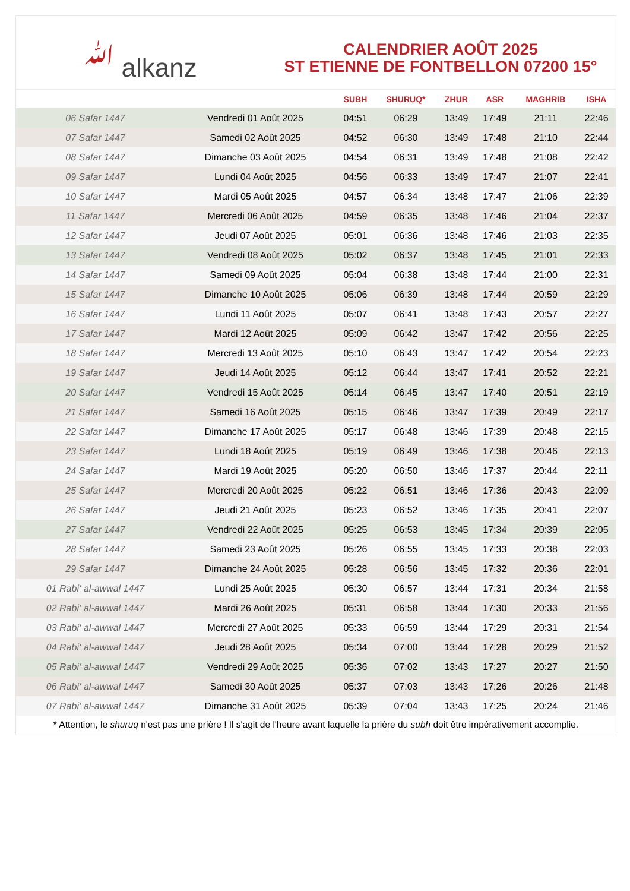ﷲ alkanz
CALENDRIER AOÛT 2025
ST ETIENNE DE FONTBELLON 07200 15°
| | | SUBH | SHURUQ* | ZHUR | ASR | MAGHRIB | ISHA |
| --- | --- | --- | --- | --- | --- | --- | --- |
| 06 Safar 1447 | Vendredi 01 Août 2025 | 04:51 | 06:29 | 13:49 | 17:49 | 21:11 | 22:46 |
| 07 Safar 1447 | Samedi 02 Août 2025 | 04:52 | 06:30 | 13:49 | 17:48 | 21:10 | 22:44 |
| 08 Safar 1447 | Dimanche 03 Août 2025 | 04:54 | 06:31 | 13:49 | 17:48 | 21:08 | 22:42 |
| 09 Safar 1447 | Lundi 04 Août 2025 | 04:56 | 06:33 | 13:49 | 17:47 | 21:07 | 22:41 |
| 10 Safar 1447 | Mardi 05 Août 2025 | 04:57 | 06:34 | 13:48 | 17:47 | 21:06 | 22:39 |
| 11 Safar 1447 | Mercredi 06 Août 2025 | 04:59 | 06:35 | 13:48 | 17:46 | 21:04 | 22:37 |
| 12 Safar 1447 | Jeudi 07 Août 2025 | 05:01 | 06:36 | 13:48 | 17:46 | 21:03 | 22:35 |
| 13 Safar 1447 | Vendredi 08 Août 2025 | 05:02 | 06:37 | 13:48 | 17:45 | 21:01 | 22:33 |
| 14 Safar 1447 | Samedi 09 Août 2025 | 05:04 | 06:38 | 13:48 | 17:44 | 21:00 | 22:31 |
| 15 Safar 1447 | Dimanche 10 Août 2025 | 05:06 | 06:39 | 13:48 | 17:44 | 20:59 | 22:29 |
| 16 Safar 1447 | Lundi 11 Août 2025 | 05:07 | 06:41 | 13:48 | 17:43 | 20:57 | 22:27 |
| 17 Safar 1447 | Mardi 12 Août 2025 | 05:09 | 06:42 | 13:47 | 17:42 | 20:56 | 22:25 |
| 18 Safar 1447 | Mercredi 13 Août 2025 | 05:10 | 06:43 | 13:47 | 17:42 | 20:54 | 22:23 |
| 19 Safar 1447 | Jeudi 14 Août 2025 | 05:12 | 06:44 | 13:47 | 17:41 | 20:52 | 22:21 |
| 20 Safar 1447 | Vendredi 15 Août 2025 | 05:14 | 06:45 | 13:47 | 17:40 | 20:51 | 22:19 |
| 21 Safar 1447 | Samedi 16 Août 2025 | 05:15 | 06:46 | 13:47 | 17:39 | 20:49 | 22:17 |
| 22 Safar 1447 | Dimanche 17 Août 2025 | 05:17 | 06:48 | 13:46 | 17:39 | 20:48 | 22:15 |
| 23 Safar 1447 | Lundi 18 Août 2025 | 05:19 | 06:49 | 13:46 | 17:38 | 20:46 | 22:13 |
| 24 Safar 1447 | Mardi 19 Août 2025 | 05:20 | 06:50 | 13:46 | 17:37 | 20:44 | 22:11 |
| 25 Safar 1447 | Mercredi 20 Août 2025 | 05:22 | 06:51 | 13:46 | 17:36 | 20:43 | 22:09 |
| 26 Safar 1447 | Jeudi 21 Août 2025 | 05:23 | 06:52 | 13:46 | 17:35 | 20:41 | 22:07 |
| 27 Safar 1447 | Vendredi 22 Août 2025 | 05:25 | 06:53 | 13:45 | 17:34 | 20:39 | 22:05 |
| 28 Safar 1447 | Samedi 23 Août 2025 | 05:26 | 06:55 | 13:45 | 17:33 | 20:38 | 22:03 |
| 29 Safar 1447 | Dimanche 24 Août 2025 | 05:28 | 06:56 | 13:45 | 17:32 | 20:36 | 22:01 |
| 01 Rabi‘ al-awwal 1447 | Lundi 25 Août 2025 | 05:30 | 06:57 | 13:44 | 17:31 | 20:34 | 21:58 |
| 02 Rabi‘ al-awwal 1447 | Mardi 26 Août 2025 | 05:31 | 06:58 | 13:44 | 17:30 | 20:33 | 21:56 |
| 03 Rabi‘ al-awwal 1447 | Mercredi 27 Août 2025 | 05:33 | 06:59 | 13:44 | 17:29 | 20:31 | 21:54 |
| 04 Rabi‘ al-awwal 1447 | Jeudi 28 Août 2025 | 05:34 | 07:00 | 13:44 | 17:28 | 20:29 | 21:52 |
| 05 Rabi‘ al-awwal 1447 | Vendredi 29 Août 2025 | 05:36 | 07:02 | 13:43 | 17:27 | 20:27 | 21:50 |
| 06 Rabi‘ al-awwal 1447 | Samedi 30 Août 2025 | 05:37 | 07:03 | 13:43 | 17:26 | 20:26 | 21:48 |
| 07 Rabi‘ al-awwal 1447 | Dimanche 31 Août 2025 | 05:39 | 07:04 | 13:43 | 17:25 | 20:24 | 21:46 |
* Attention, le shuruq n'est pas une prière ! Il s'agit de l'heure avant laquelle la prière du subh doit être impérativement accomplie.